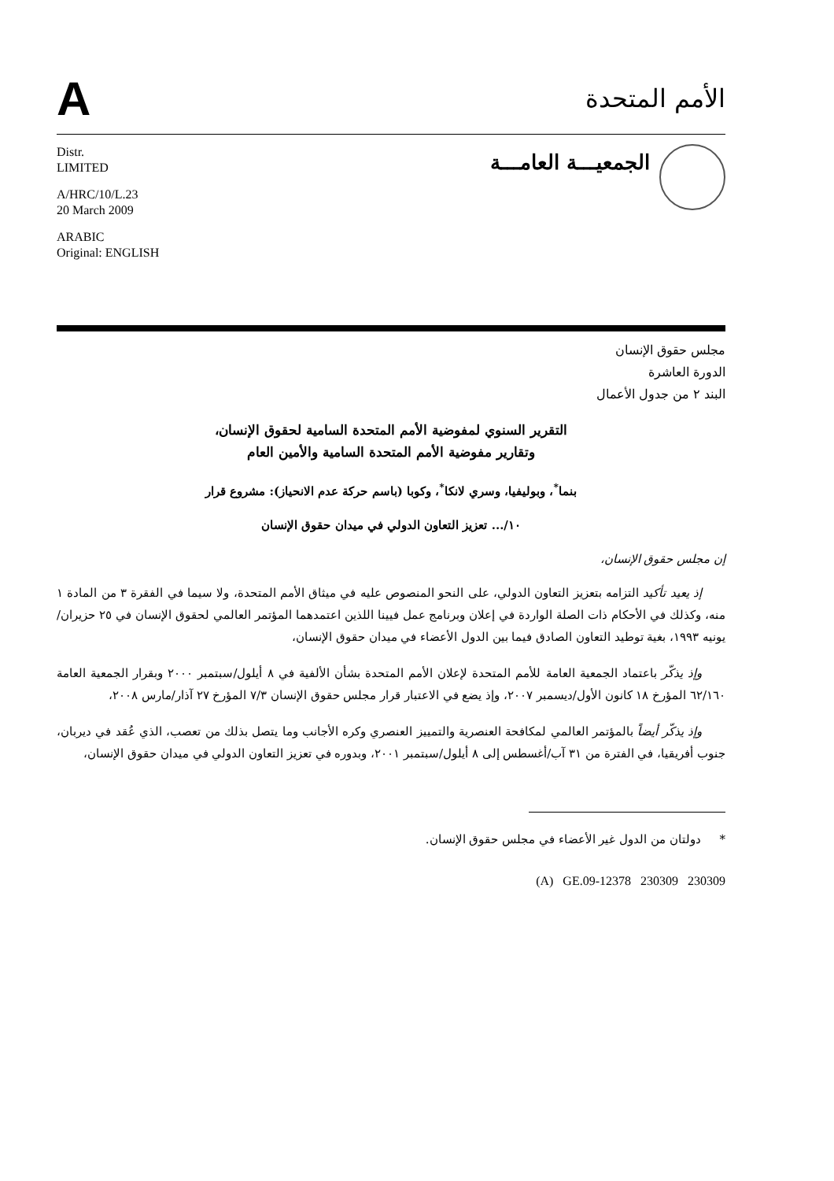A
الأمم المتحدة
Distr.
LIMITED
A/HRC/10/L.23
20 March 2009
ARABIC
Original: ENGLISH
الجمعيـــة العامـــة
مجلس حقوق الإنسان
الدورة العاشرة
البند ٢ من جدول الأعمال
التقرير السنوي لمفوضية الأمم المتحدة السامية لحقوق الإنسان،
وتقارير مفوضية الأمم المتحدة السامية والأمين العام
بنما<sup>*</sup>، وبوليفيا، وسري لانكا<sup>*</sup>، وكوبا (باسم حركة عدم الانحياز): مشروع قرار
١٠/... تعزيز التعاون الدولي في ميدان حقوق الإنسان
إن مجلس حقوق الإنسان،
إذ يعيد تأكيد التزامه بتعزيز التعاون الدولي، على النحو المنصوص عليه في ميثاق الأمم المتحدة، ولا سيما في الفقرة ٣ من المادة ١ منه، وكذلك في الأحكام ذات الصلة الواردة في إعلان وبرنامج عمل فيينا اللذين اعتمدهما المؤتمر العالمي لحقوق الإنسان في ٢٥ حزيران/يونيه ١٩٩٣، بغية توطيد التعاون الصادق فيما بين الدول الأعضاء في ميدان حقوق الإنسان،
وإذ يذكّر باعتماد الجمعية العامة للأمم المتحدة لإعلان الأمم المتحدة بشأن الألفية في ٨ أيلول/سبتمبر ٢٠٠٠ وبقرار الجمعية العامة ٦٢/١٦٠ المؤرخ ١٨ كانون الأول/ديسمبر ٢٠٠٧، وإذ يضع في الاعتبار قرار مجلس حقوق الإنسان ٧/٣ المؤرخ ٢٧ آذار/مارس ٢٠٠٨،
وإذ يذكّر أيضاً بالمؤتمر العالمي لمكافحة العنصرية والتمييز العنصري وكره الأجانب وما يتصل بذلك من تعصب، الذي عُقد في ديربان، جنوب أفريقيا، في الفترة من ٣١ آب/أغسطس إلى ٨ أيلول/سبتمبر ٢٠٠١، وبدوره في تعزيز التعاون الدولي في ميدان حقوق الإنسان،
* دولتان من الدول غير الأعضاء في مجلس حقوق الإنسان.
(A) GE.09-12378 230309 230309